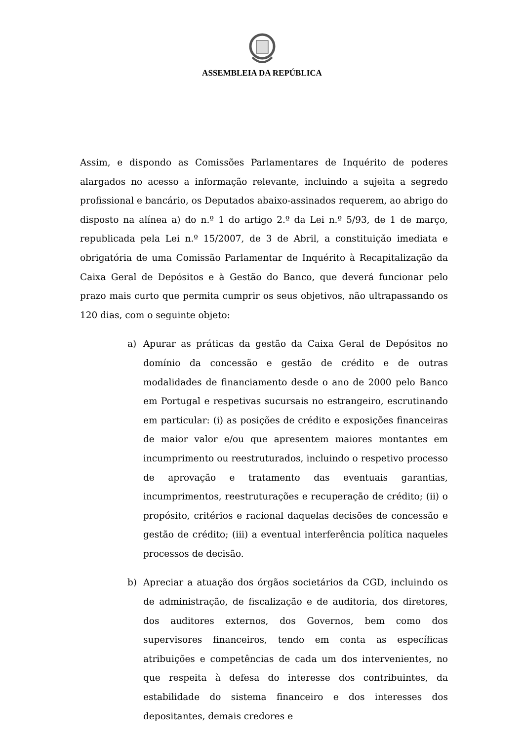ASSEMBLEIA DA REPÚBLICA
Assim, e dispondo as Comissões Parlamentares de Inquérito de poderes alargados no acesso a informação relevante, incluindo a sujeita a segredo profissional e bancário, os Deputados abaixo-assinados requerem, ao abrigo do disposto na alínea a) do n.º 1 do artigo 2.º da Lei n.º 5/93, de 1 de março, republicada pela Lei n.º 15/2007, de 3 de Abril, a constituição imediata e obrigatória de uma Comissão Parlamentar de Inquérito à Recapitalização da Caixa Geral de Depósitos e à Gestão do Banco, que deverá funcionar pelo prazo mais curto que permita cumprir os seus objetivos, não ultrapassando os 120 dias, com o seguinte objeto:
a) Apurar as práticas da gestão da Caixa Geral de Depósitos no domínio da concessão e gestão de crédito e de outras modalidades de financiamento desde o ano de 2000 pelo Banco em Portugal e respetivas sucursais no estrangeiro, escrutinando em particular: (i) as posições de crédito e exposições financeiras de maior valor e/ou que apresentem maiores montantes em incumprimento ou reestruturados, incluindo o respetivo processo de aprovação e tratamento das eventuais garantias, incumprimentos, reestruturações e recuperação de crédito; (ii) o propósito, critérios e racional daquelas decisões de concessão e gestão de crédito; (iii) a eventual interferência política naqueles processos de decisão.
b) Apreciar a atuação dos órgãos societários da CGD, incluindo os de administração, de fiscalização e de auditoria, dos diretores, dos auditores externos, dos Governos, bem como dos supervisores financeiros, tendo em conta as específicas atribuições e competências de cada um dos intervenientes, no que respeita à defesa do interesse dos contribuintes, da estabilidade do sistema financeiro e dos interesses dos depositantes, demais credores e